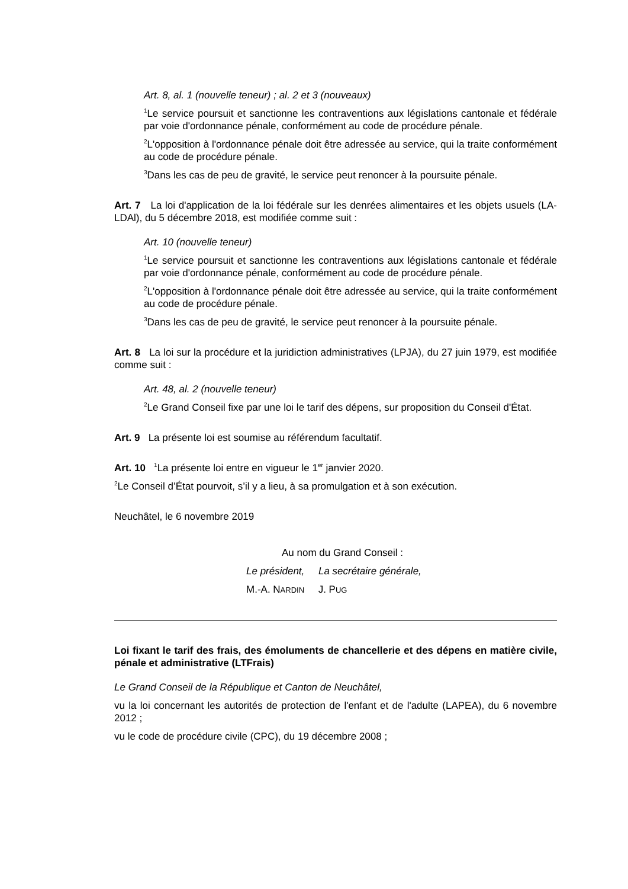Art. 8, al. 1 (nouvelle teneur) ; al. 2 et 3 (nouveaux)
<sup>1</sup> Le service poursuit et sanctionne les contraventions aux législations cantonale et fédérale par voie d'ordonnance pénale, conformément au code de procédure pénale.
<sup>2</sup> L'opposition à l'ordonnance pénale doit être adressée au service, qui la traite conformément au code de procédure pénale.
<sup>3</sup> Dans les cas de peu de gravité, le service peut renoncer à la poursuite pénale.
Art. 7 La loi d'application de la loi fédérale sur les denrées alimentaires et les objets usuels (LA-LDAl), du 5 décembre 2018, est modifiée comme suit :
Art. 10 (nouvelle teneur)
<sup>1</sup> Le service poursuit et sanctionne les contraventions aux législations cantonale et fédérale par voie d'ordonnance pénale, conformément au code de procédure pénale.
<sup>2</sup> L'opposition à l'ordonnance pénale doit être adressée au service, qui la traite conformément au code de procédure pénale.
<sup>3</sup> Dans les cas de peu de gravité, le service peut renoncer à la poursuite pénale.
Art. 8 La loi sur la procédure et la juridiction administratives (LPJA), du 27 juin 1979, est modifiée comme suit :
Art. 48, al. 2 (nouvelle teneur)
<sup>2</sup> Le Grand Conseil fixe par une loi le tarif des dépens, sur proposition du Conseil d'État.
Art. 9 La présente loi est soumise au référendum facultatif.
Art. 10 <sup>1</sup>La présente loi entre en vigueur le 1<sup>er</sup> janvier 2020.
<sup>2</sup> Le Conseil d’État pourvoit, s’il y a lieu, à sa promulgation et à son exécution.
Neuchâtel, le 6 novembre 2019
Au nom du Grand Conseil :
Le président, La secrétaire générale,
M.-A. NARDIN J. PUG
Loi fixant le tarif des frais, des émoluments de chancellerie et des dépens en matière civile, pénale et administrative (LTFrais)
Le Grand Conseil de la République et Canton de Neuchâtel,
vu la loi concernant les autorités de protection de l'enfant et de l'adulte (LAPEA), du 6 novembre 2012 ;
vu le code de procédure civile (CPC), du 19 décembre 2008 ;